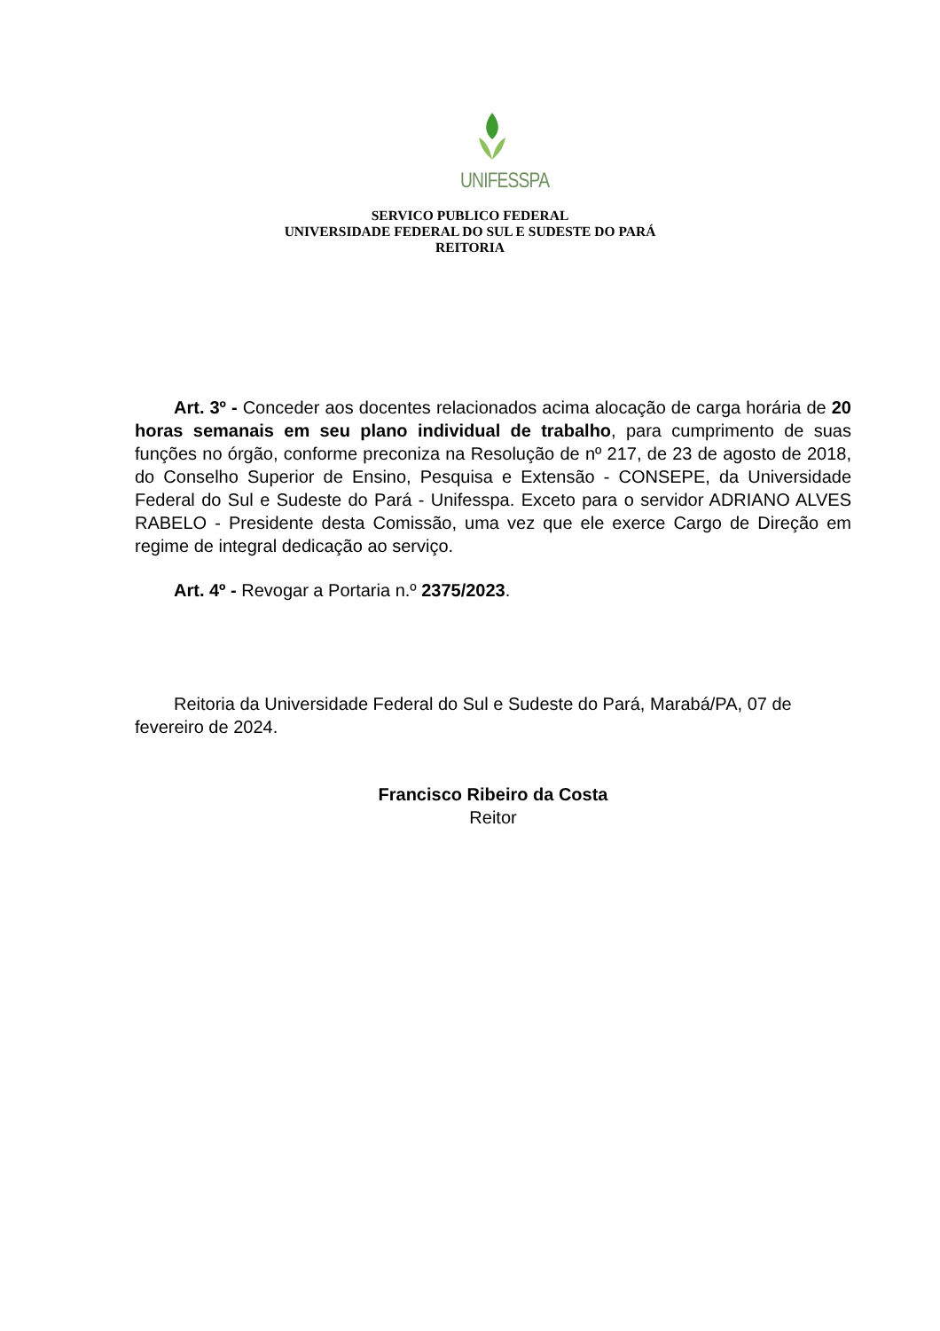UNIFESSPA
SERVICO PUBLICO FEDERAL
UNIVERSIDADE FEDERAL DO SUL E SUDESTE DO PARÁ
REITORIA
Art. 3º - Conceder aos docentes relacionados acima alocação de carga horária de 20 horas semanais em seu plano individual de trabalho, para cumprimento de suas funções no órgão, conforme preconiza na Resolução de nº 217, de 23 de agosto de 2018, do Conselho Superior de Ensino, Pesquisa e Extensão - CONSEPE, da Universidade Federal do Sul e Sudeste do Pará - Unifesspa. Exceto para o servidor ADRIANO ALVES RABELO - Presidente desta Comissão, uma vez que ele exerce Cargo de Direção em regime de integral dedicação ao serviço.
Art. 4º - Revogar a Portaria n.º 2375/2023.
Reitoria da Universidade Federal do Sul e Sudeste do Pará, Marabá/PA, 07 de fevereiro de 2024.
Francisco Ribeiro da Costa
Reitor